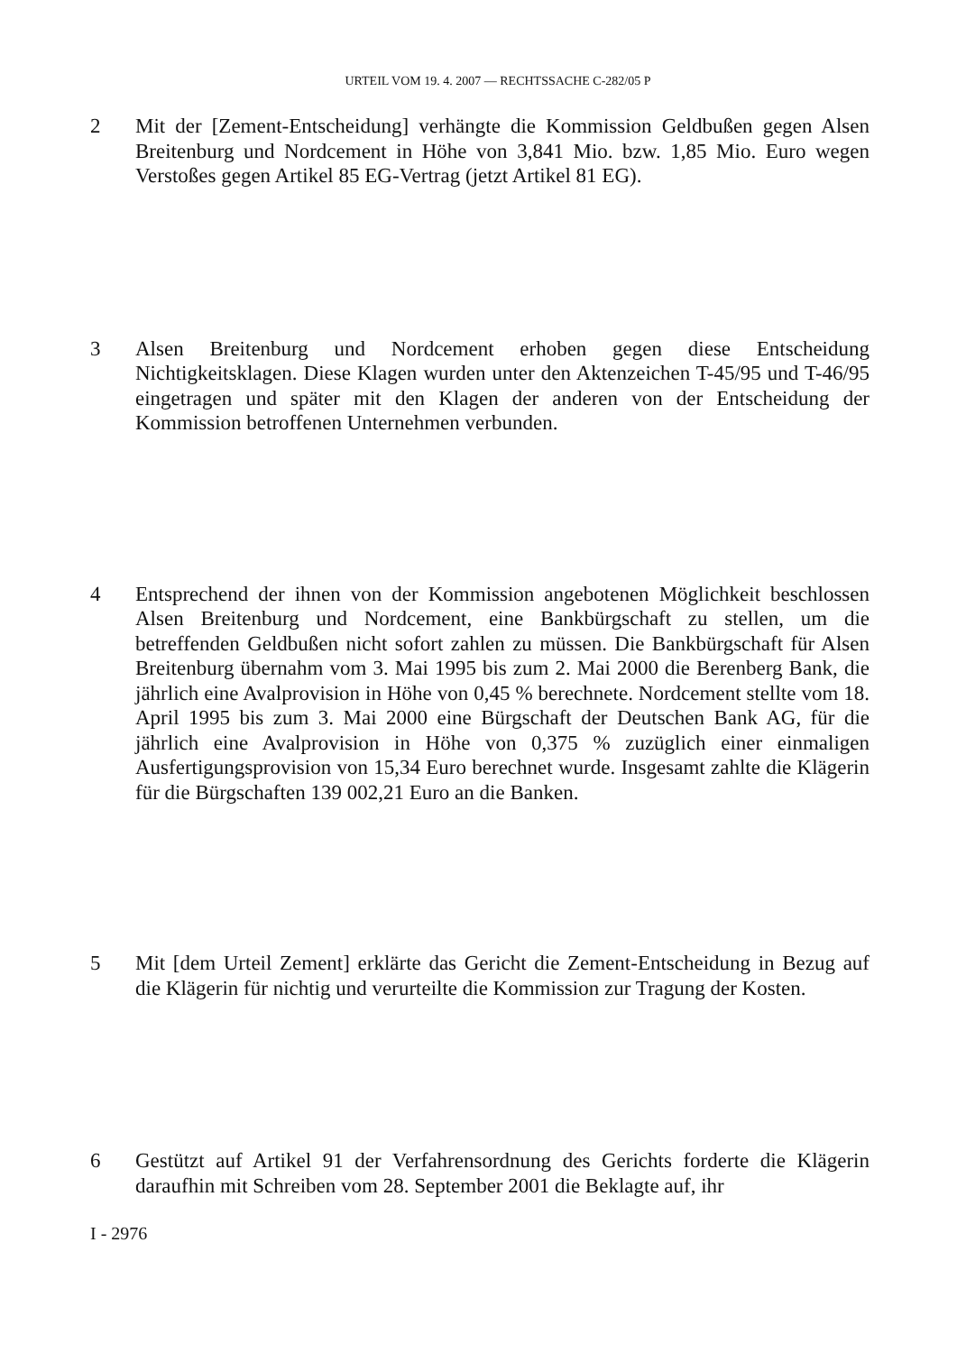URTEIL VOM 19. 4. 2007 — RECHTSSACHE C-282/05 P
2 Mit der [Zement-Entscheidung] verhängte die Kommission Geldbußen gegen Alsen Breitenburg und Nordcement in Höhe von 3,841 Mio. bzw. 1,85 Mio. Euro wegen Verstoßes gegen Artikel 85 EG-Vertrag (jetzt Artikel 81 EG).
3 Alsen Breitenburg und Nordcement erhoben gegen diese Entscheidung Nichtigkeitsklagen. Diese Klagen wurden unter den Aktenzeichen T-45/95 und T-46/95 eingetragen und später mit den Klagen der anderen von der Entscheidung der Kommission betroffenen Unternehmen verbunden.
4 Entsprechend der ihnen von der Kommission angebotenen Möglichkeit beschlossen Alsen Breitenburg und Nordcement, eine Bankbürgschaft zu stellen, um die betreffenden Geldbußen nicht sofort zahlen zu müssen. Die Bankbürgschaft für Alsen Breitenburg übernahm vom 3. Mai 1995 bis zum 2. Mai 2000 die Berenberg Bank, die jährlich eine Avalprovision in Höhe von 0,45 % berechnete. Nordcement stellte vom 18. April 1995 bis zum 3. Mai 2000 eine Bürgschaft der Deutschen Bank AG, für die jährlich eine Avalprovision in Höhe von 0,375 % zuzüglich einer einmaligen Ausfertigungsprovision von 15,34 Euro berechnet wurde. Insgesamt zahlte die Klägerin für die Bürgschaften 139 002,21 Euro an die Banken.
5 Mit [dem Urteil Zement] erklärte das Gericht die Zement-Entscheidung in Bezug auf die Klägerin für nichtig und verurteilte die Kommission zur Tragung der Kosten.
6 Gestützt auf Artikel 91 der Verfahrensordnung des Gerichts forderte die Klägerin daraufhin mit Schreiben vom 28. September 2001 die Beklagte auf, ihr
I - 2976